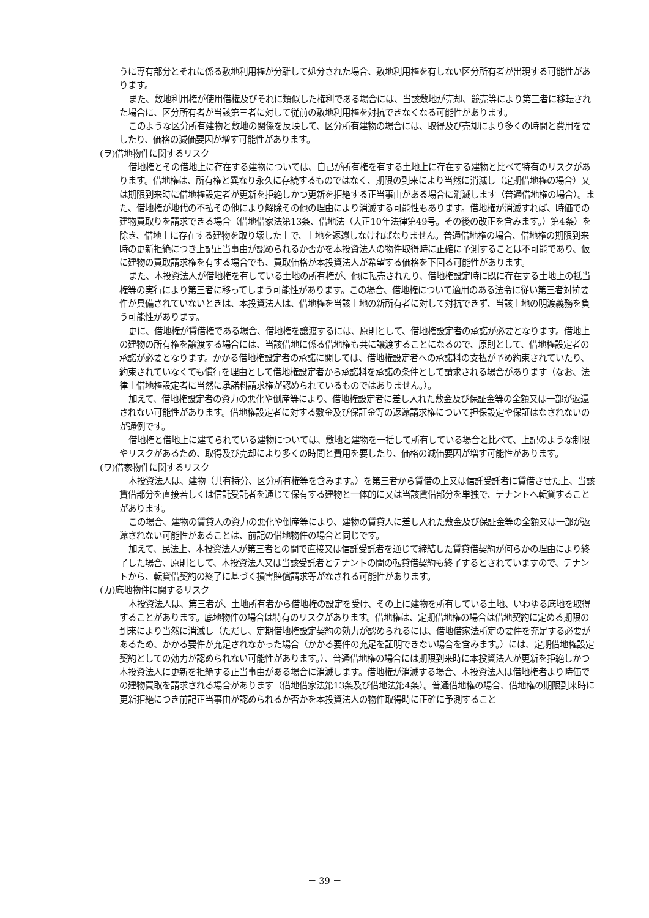うに専有部分とそれに係る敷地利用権が分離して処分された場合、敷地利用権を有しない区分所有者が出現する可能性があります。
また、敷地利用権が使用借権及びそれに類似した権利である場合には、当該敷地が売却、競売等により第三者に移転された場合に、区分所有者が当該第三者に対して従前の敷地利用権を対抗できなくなる可能性があります。
このような区分所有建物と敷地の関係を反映して、区分所有建物の場合には、取得及び売却により多くの時間と費用を要したり、価格の減価要因が増す可能性があります。
(ヲ)借地物件に関するリスク
借地権とその借地上に存在する建物については、自己が所有権を有する土地上に存在する建物と比べて特有のリスクがあります。借地権は、所有権と異なり永久に存続するものではなく、期限の到来により当然に消滅し（定期借地権の場合）又は期限到来時に借地権設定者が更新を拒絶しかつ更新を拒絶する正当事由がある場合に消滅します（普通借地権の場合）。また、借地権が地代の不払その他により解除その他の理由により消滅する可能性もあります。借地権が消滅すれば、時価での建物買取りを請求できる場合（借地借家法第13条、借地法（大正10年法律第49号。その後の改正を含みます。）第4条）を除き、借地上に存在する建物を取り壊した上で、土地を返還しなければなりません。普通借地権の場合、借地権の期限到来時の更新拒絶につき上記正当事由が認められるか否かを本投資法人の物件取得時に正確に予測することは不可能であり、仮に建物の買取請求権を有する場合でも、買取価格が本投資法人が希望する価格を下回る可能性があります。
また、本投資法人が借地権を有している土地の所有権が、他に転売されたり、借地権設定時に既に存在する土地上の抵当権等の実行により第三者に移ってしまう可能性があります。この場合、借地権について適用のある法令に従い第三者対抗要件が具備されていないときは、本投資法人は、借地権を当該土地の新所有者に対して対抗できず、当該土地の明渡義務を負う可能性があります。
更に、借地権が賃借権である場合、借地権を譲渡するには、原則として、借地権設定者の承諾が必要となります。借地上の建物の所有権を譲渡する場合には、当該借地に係る借地権も共に譲渡することになるので、原則として、借地権設定者の承諾が必要となります。かかる借地権設定者の承諾に関しては、借地権設定者への承諾料の支払が予め約束されていたり、約束されていなくても慣行を理由として借地権設定者から承諾料を承諾の条件として請求される場合があります（なお、法律上借地権設定者に当然に承諾料請求権が認められているものではありません。）。
加えて、借地権設定者の資力の悪化や倒産等により、借地権設定者に差し入れた敷金及び保証金等の全額又は一部が返還されない可能性があります。借地権設定者に対する敷金及び保証金等の返還請求権について担保設定や保証はなされないのが通例です。
借地権と借地上に建てられている建物については、敷地と建物を一括して所有している場合と比べて、上記のような制限やリスクがあるため、取得及び売却により多くの時間と費用を要したり、価格の減価要因が増す可能性があります。
(ワ)借家物件に関するリスク
本投資法人は、建物（共有持分、区分所有権等を含みます。）を第三者から賃借の上又は信託受託者に賃借させた上、当該賃借部分を直接若しくは信託受託者を通じて保有する建物と一体的に又は当該賃借部分を単独で、テナントへ転貸することがあります。
この場合、建物の賃貸人の資力の悪化や倒産等により、建物の賃貸人に差し入れた敷金及び保証金等の全額又は一部が返還されない可能性があることは、前記の借地物件の場合と同じです。
加えて、民法上、本投資法人が第三者との間で直接又は信託受託者を通じて締結した賃貸借契約が何らかの理由により終了した場合、原則として、本投資法人又は当該受託者とテナントの間の転貸借契約も終了するとされていますので、テナントから、転貸借契約の終了に基づく損害賠償請求等がなされる可能性があります。
(カ)底地物件に関するリスク
本投資法人は、第三者が、土地所有者から借地権の設定を受け、その上に建物を所有している土地、いわゆる底地を取得することがあります。底地物件の場合は特有のリスクがあります。借地権は、定期借地権の場合は借地契約に定める期限の到来により当然に消滅し（ただし、定期借地権設定契約の効力が認められるには、借地借家法所定の要件を充足する必要があるため、かかる要件が充足されなかった場合（かかる要件の充足を証明できない場合を含みます。）には、定期借地権設定契約としての効力が認められない可能性があります。）、普通借地権の場合には期限到来時に本投資法人が更新を拒絶しかつ本投資法人に更新を拒絶する正当事由がある場合に消滅します。借地権が消滅する場合、本投資法人は借地権者より時価での建物買取を請求される場合があります（借地借家法第13条及び借地法第4条）。普通借地権の場合、借地権の期限到来時に更新拒絶につき前記正当事由が認められるか否かを本投資法人の物件取得時に正確に予測すること
－ 39 －